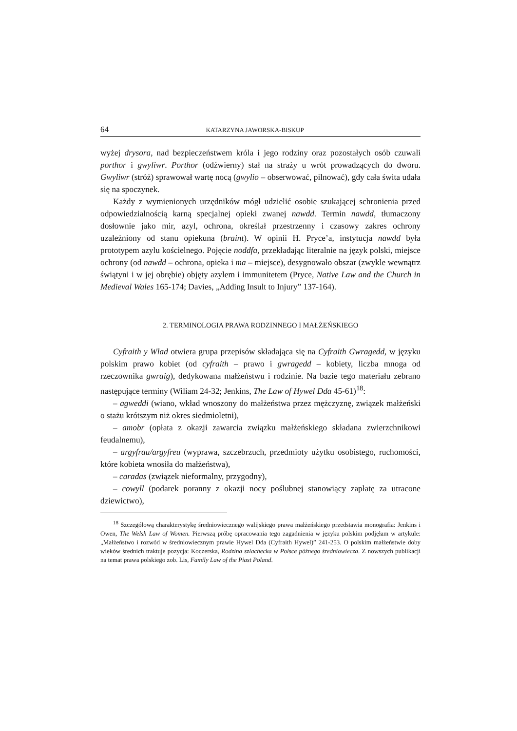64 KATARZYNA JAWORSKA-BISKUP
wyżej drysora, nad bezpieczeństwem króla i jego rodziny oraz pozostałych osób czuwali porthor i gwyliwr. Porthor (odźwierny) stał na straży u wrót prowadzących do dworu. Gwyliwr (stróż) sprawował wartę nocą (gwylio – obserwować, pilnować), gdy cała świta udała się na spoczynek.
Każdy z wymienionych urzędników mógł udzielić osobie szukającej schronienia przed odpowiedzialnością karną specjalnej opieki zwanej nawdd. Termin nawdd, tłumaczony dosłownie jako mir, azyl, ochrona, określał przestrzenny i czasowy zakres ochrony uzależniony od stanu opiekuna (braint). W opinii H. Pryce’a, instytucja nawdd była prototypem azylu kościelnego. Pojęcie noddfa, przekładając literalnie na język polski, miejsce ochrony (od nawdd – ochrona, opieka i ma – miejsce), desygnowało obszar (zwykle wewnątrz świątyni i w jej obrębie) objęty azylem i immunitetem (Pryce, Native Law and the Church in Medieval Wales 165-174; Davies, „Adding Insult to Injury” 137-164).
2. TERMINOLOGIA PRAWA RODZINNEGO I MAŁŻEŃSKIEGO
Cyfraith y Wlad otwiera grupa przepisów składająca się na Cyfraith Gwragedd, w języku polskim prawo kobiet (od cyfraith – prawo i gwragedd – kobiety, liczba mnoga od rzeczownika gwraig), dedykowana małżeństwu i rodzinie. Na bazie tego materiału zebrano następujące terminy (Wiliam 24-32; Jenkins, The Law of Hywel Dda 45-61)<sup>18</sup>:
– agweddi (wiano, wkład wnoszony do małżeństwa przez mężczyznę, związek małżeński o stażu krótszym niż okres siedmioletni),
– amobr (opłata z okazji zawarcia związku małżeńskiego składana zwierzchnikowi feudalnemu),
– argyfrau/argyfreu (wyprawa, szczebrzuch, przedmioty użytku osobistego, ruchomości, które kobieta wnosiła do małżeństwa),
– caradas (związek nieformalny, przygodny),
– cowyll (podarek poranny z okazji nocy poślubnej stanowiący zapłatę za utracone dziewictwo),
<sup>18</sup> Szczegółową charakterystykę średniowiecznego walijskiego prawa małżeńskiego przedstawia monografia: Jenkins i Owen, The Welsh Law of Women. Pierwszą próbę opracowania tego zagadnienia w języku polskim podjęłam w artykule: „Małżeństwo i rozwód w średniowiecznym prawie Hywel Dda (Cyfraith Hywel)” 241-253. O polskim małżeństwie doby wieków średnich traktuje pozycja: Koczerska, Rodzina szlachecka w Polsce późnego średniowiecza. Z nowszych publikacji na temat prawa polskiego zob. Lis, Family Law of the Piast Poland.